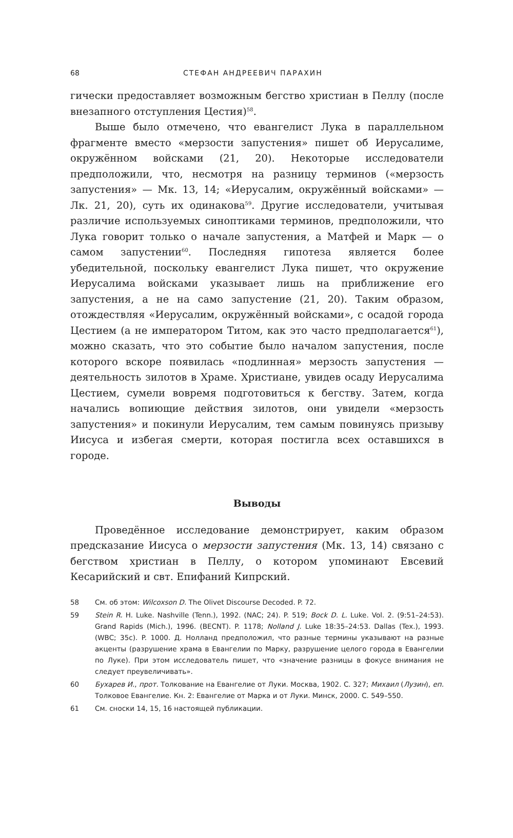68 СТЕФАН АНДРЕЕВИЧ ПАРАХИН
гически предоставляет возможным бегство христиан в Пеллу (после внезапного отступления Цестия)<sup>58</sup>.
Выше было отмечено, что евангелист Лука в параллельном фрагменте вместо «мерзости запустения» пишет об Иерусалиме, окружённом войсками (21, 20). Некоторые исследователи предположили, что, несмотря на разницу терминов («мерзость запустения» — Мк. 13, 14; «Иерусалим, окружённый войсками» — Лк. 21, 20), суть их одинакова<sup>59</sup>. Другие исследователи, учитывая различие используемых синоптиками терминов, предположили, что Лука говорит только о начале запустения, а Матфей и Марк — о самом запустении<sup>60</sup>. Последняя гипотеза является более убедительной, поскольку евангелист Лука пишет, что окружение Иерусалима войсками указывает лишь на приближение его запустения, а не на само запустение (21, 20). Таким образом, отождествляя «Иерусалим, окружённый войсками», с осадой города Цестием (а не императором Титом, как это часто предполагается<sup>61</sup>), можно сказать, что это событие было началом запустения, после которого вскоре появилась «подлинная» мерзость запустения — деятельность зилотов в Храме. Христиане, увидев осаду Иерусалима Цестием, сумели вовремя подготовиться к бегству. Затем, когда начались вопиющие действия зилотов, они увидели «мерзость запустения» и покинули Иерусалим, тем самым повинуясь призыву Иисуса и избегая смерти, которая постигла всех оставшихся в городе.
Выводы
Проведённое исследование демонстрирует, каким образом предсказание Иисуса о мерзости запустения (Мк. 13, 14) связано с бегством христиан в Пеллу, о котором упоминают Евсевий Кесарийский и свт. Епифаний Кипрский.
58 См. об этом: Wilcoxson D. The Olivet Discourse Decoded. P. 72.
59 Stein R. H. Luke. Nashville (Tenn.), 1992. (NAC; 24). P. 519; Bock D. L. Luke. Vol. 2. (9:51–24:53). Grand Rapids (Mich.), 1996. (BECNT). P. 1178; Nolland J. Luke 18:35–24:53. Dallas (Tex.), 1993. (WBC; 35c). P. 1000. Д. Нолланд предположил, что разные термины указывают на разные акценты (разрушение храма в Евангелии по Марку, разрушение целого города в Евангелии по Луке). При этом исследователь пишет, что «значение разницы в фокусе внимания не следует преувеличивать».
60 Бухарев И., прот. Толкование на Евангелие от Луки. Москва, 1902. С. 327; Михаил (Лузин), еп. Толковое Евангелие. Кн. 2: Евангелие от Марка и от Луки. Минск, 2000. С. 549–550.
61 См. сноски 14, 15, 16 настоящей публикации.